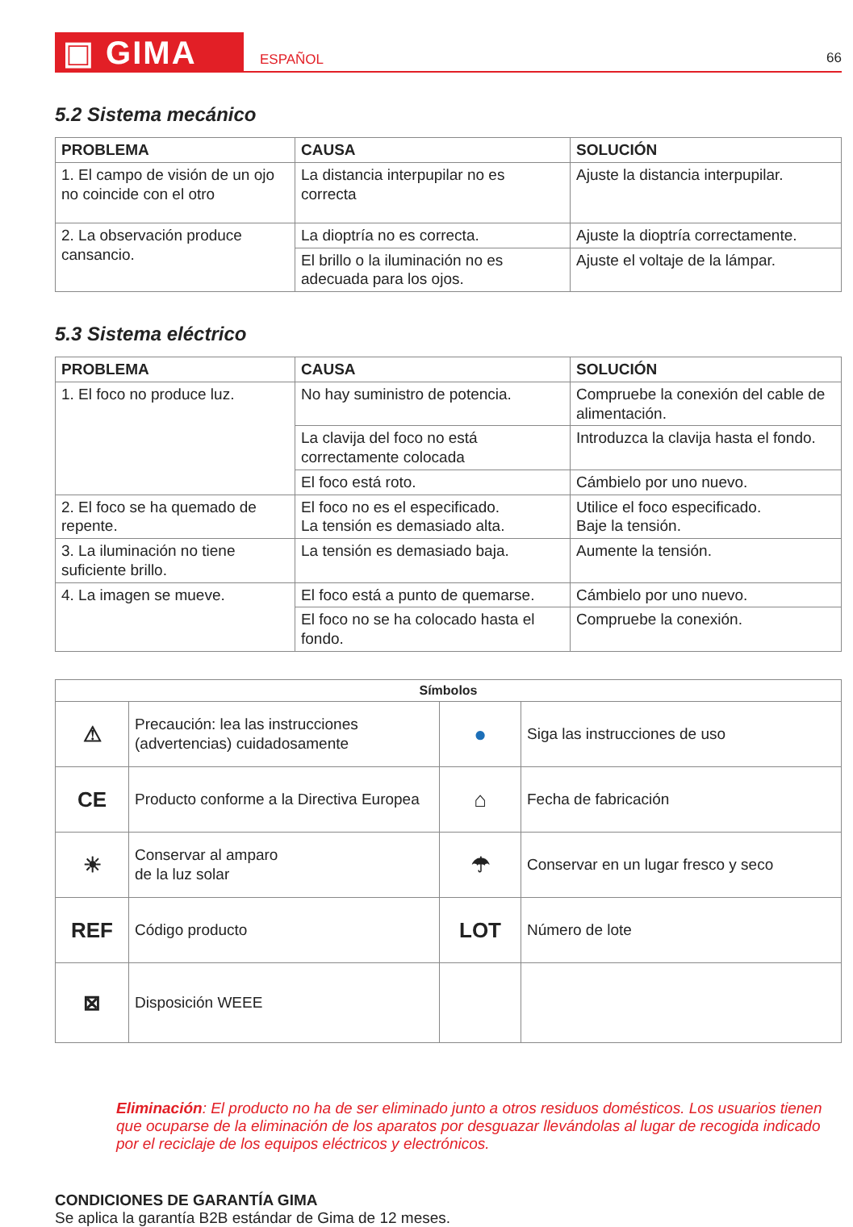▣ GIMA
ESPAÑOL
66
5.2 Sistema mecánico
| PROBLEMA | CAUSA | SOLUCIÓN |
| --- | --- | --- |
| 1. El campo de visión de un ojo no coincide con el otro | La distancia interpupilar no es correcta | Ajuste la distancia interpupilar. |
| 2. La observación produce cansancio. | La dioptría no es correcta. | Ajuste la dioptría correctamente. |
| | El brillo o la iluminación no es adecuada para los ojos. | Ajuste el voltaje de la lámpar. |
5.3 Sistema eléctrico
| PROBLEMA | CAUSA | SOLUCIÓN |
| --- | --- | --- |
| 1. El foco no produce luz. | No hay suministro de potencia. | Compruebe la conexión del cable de alimentación. |
| | La clavija del foco no está correctamente colocada | Introduzca la clavija hasta el fondo. |
| | El foco está roto. | Cámbielo por uno nuevo. |
| 2. El foco se ha quemado de repente. | El foco no es el especificado. La tensión es demasiado alta. | Utilice el foco especificado. Baje la tensión. |
| 3. La iluminación no tiene suficiente brillo. | La tensión es demasiado baja. | Aumente la tensión. |
| 4. La imagen se mueve. | El foco está a punto de quemarse. | Cámbielo por uno nuevo. |
| | El foco no se ha colocado hasta el fondo. | Compruebe la conexión. |
| Símbolos | | | |
| --- | --- | --- | --- |
| ⚠ | Precaución: lea las instrucciones (advertencias) cuidadosamente | ● | Siga las instrucciones de uso |
| CE | Producto conforme a la Directiva Europea | ⌂ | Fecha de fabricación |
| ☀ | Conservar al amparo de la luz solar | ☂ | Conservar en un lugar fresco y seco |
| REF | Código producto | LOT | Número de lote |
| ⊠ | Disposición WEEE | | |
Eliminación: El producto no ha de ser eliminado junto a otros residuos domésticos. Los usuarios tienen que ocuparse de la eliminación de los aparatos por desguazar llevándolas al lugar de recogida indicado por el reciclaje de los equipos eléctricos y electrónicos.
CONDICIONES DE GARANTÍA GIMA
Se aplica la garantía B2B estándar de Gima de 12 meses.